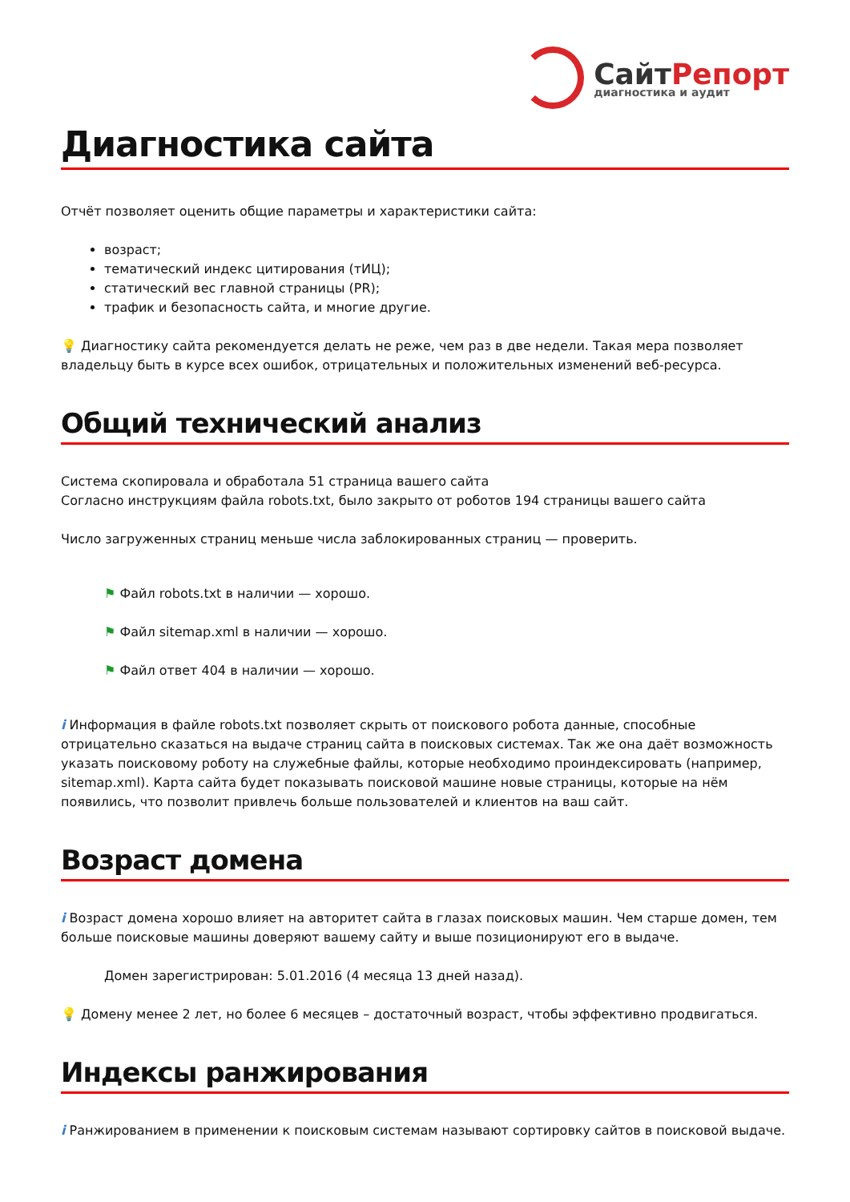СайтРепорт
диагностика и аудит
Диагностика сайта
Отчёт позволяет оценить общие параметры и характеристики сайта:
возраст;
тематический индекс цитирования (тИЦ);
статический вес главной страницы (PR);
трафик и безопасность сайта, и многие другие.
💡 Диагностику сайта рекомендуется делать не реже, чем раз в две недели. Такая мера позволяет владельцу быть в курсе всех ошибок, отрицательных и положительных изменений веб-ресурса.
Общий технический анализ
Система скопировала и обработала 51 страница вашего сайта
Согласно инструкциям файла robots.txt, было закрыто от роботов 194 страницы вашего сайта
Число загруженных страниц меньше числа заблокированных страниц — проверить.
⚑ Файл robots.txt в наличии — хорошо.
⚑ Файл sitemap.xml в наличии — хорошо.
⚑ Файл ответ 404 в наличии — хорошо.
i Информация в файле robots.txt позволяет скрыть от поискового робота данные, способные отрицательно сказаться на выдаче страниц сайта в поисковых системах. Так же она даёт возможность указать поисковому роботу на служебные файлы, которые необходимо проиндексировать (например, sitemap.xml). Карта сайта будет показывать поисковой машине новые страницы, которые на нём появились, что позволит привлечь больше пользователей и клиентов на ваш сайт.
Возраст домена
i Возраст домена хорошо влияет на авторитет сайта в глазах поисковых машин. Чем старше домен, тем больше поисковые машины доверяют вашему сайту и выше позиционируют его в выдаче.
Домен зарегистрирован: 5.01.2016 (4 месяца 13 дней назад).
💡 Домену менее 2 лет, но более 6 месяцев – достаточный возраст, чтобы эффективно продвигаться.
Индексы ранжирования
i Ранжированием в применении к поисковым системам называют сортировку сайтов в поисковой выдаче.